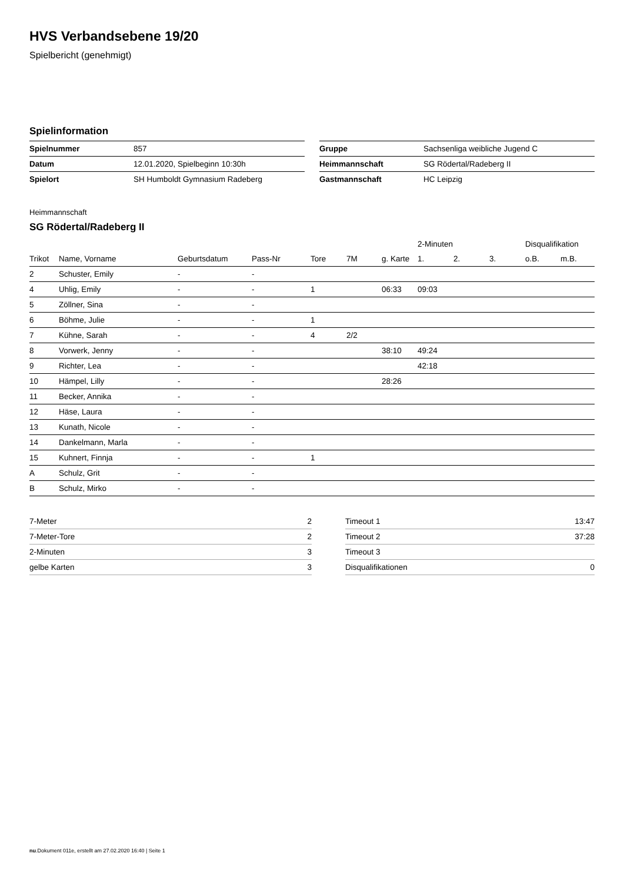HVS Verbandsebene 19/20
Spielbericht (genehmigt)
Spielinformation
| Spielnummer | 857 |
| Datum | 12.01.2020, Spielbeginn 10:30h |
| Spielort | SH Humboldt Gymnasium Radeberg |
| Gruppe | Sachsenliga weibliche Jugend C |
| Heimmannschaft | SG Rödertal/Radeberg II |
| Gastmannschaft | HC Leipzig |
Heimmannschaft
SG Rödertal/Radeberg II
| | | | | | | | 2-Minuten | | | Disqualifikation | |
| --- | --- | --- | --- | --- | --- | --- | --- | --- | --- | --- | --- |
| Trikot | Name, Vorname | Geburtsdatum | Pass-Nr | Tore | 7M | g. Karte | 1. | 2. | 3. | o.B. | m.B. |
| 2 | Schuster, Emily | - | - | | | | | | | | |
| 4 | Uhlig, Emily | - | - | 1 | | 06:33 | 09:03 | | | | |
| 5 | Zöllner, Sina | - | - | | | | | | | | |
| 6 | Böhme, Julie | - | - | 1 | | | | | | | |
| 7 | Kühne, Sarah | - | - | 4 | 2/2 | | | | | | |
| 8 | Vorwerk, Jenny | - | - | | | 38:10 | 49:24 | | | | |
| 9 | Richter, Lea | - | - | | | | 42:18 | | | | |
| 10 | Hämpel, Lilly | - | - | | | 28:26 | | | | | |
| 11 | Becker, Annika | - | - | | | | | | | | |
| 12 | Häse, Laura | - | - | | | | | | | | |
| 13 | Kunath, Nicole | - | - | | | | | | | | |
| 14 | Dankelmann, Marla | - | - | | | | | | | | |
| 15 | Kuhnert, Finnja | - | - | 1 | | | | | | | |
| A | Schulz, Grit | - | - | | | | | | | | |
| B | Schulz, Mirko | - | - | | | | | | | | |
| 7-Meter | 2 |
| 7-Meter-Tore | 2 |
| 2-Minuten | 3 |
| gelbe Karten | 3 |
| Timeout 1 | 13:47 |
| Timeout 2 | 37:28 |
| Timeout 3 | |
| Disqualifikationen | 0 |
nu.Dokument 011e, erstellt am 27.02.2020 16:40 | Seite 1